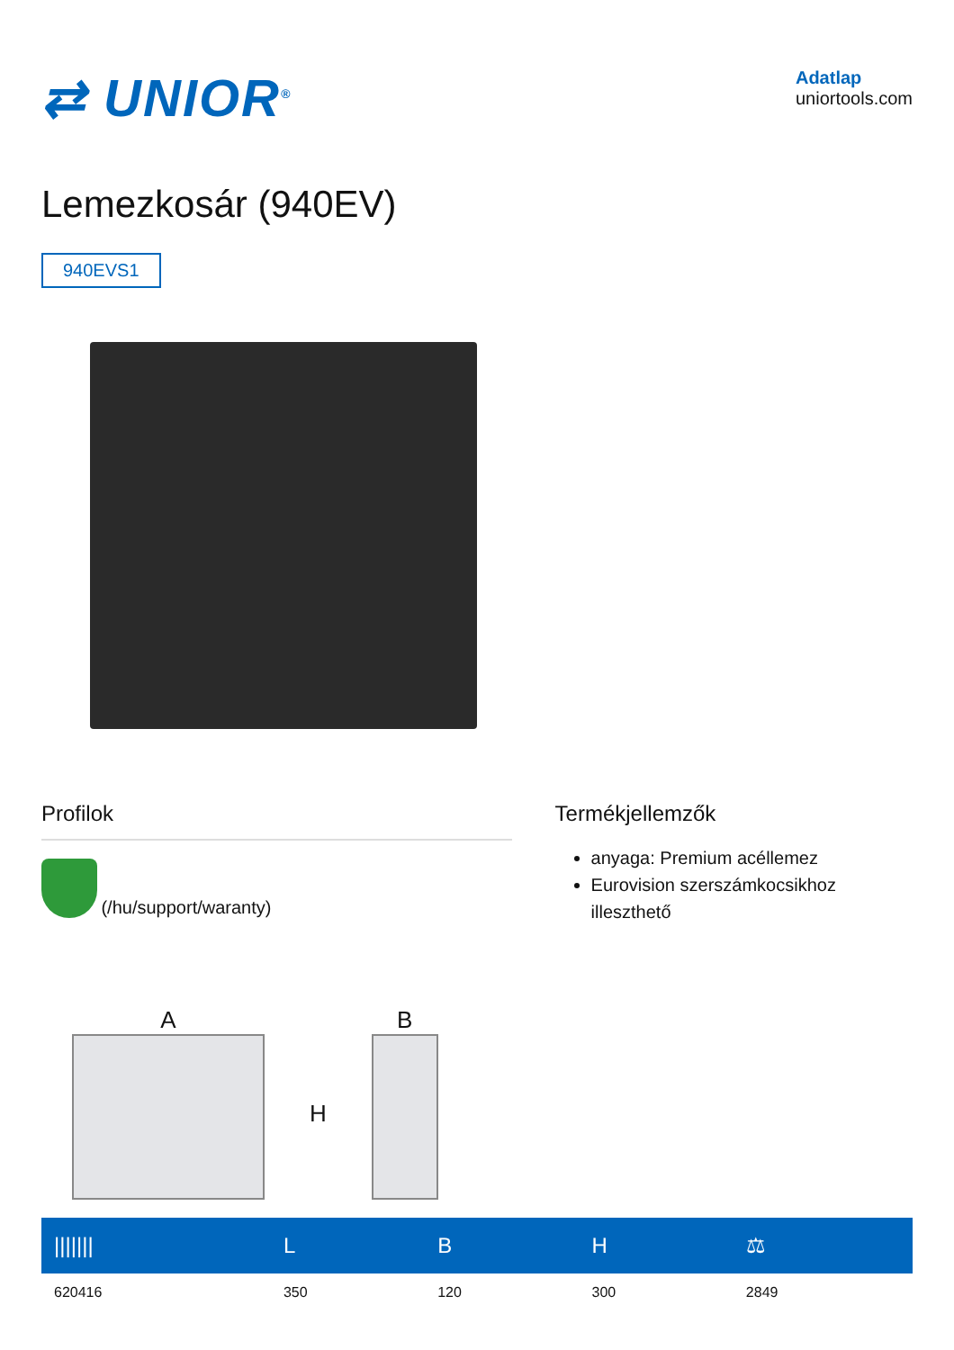⇄ UNIOR<sup>®</sup>
Adatlap
uniortools.com
Lemezkosár (940EV)
940EVS1
Profilok
(/hu/support/waranty)
Termékjellemzők
anyaga: Premium acéllemez
Eurovision szerszámkocsikhoz illeszthető
A
H
B
| /////// | L | B | H | ⚖ |
| --- | --- | --- | --- | --- |
| 620416 | 350 | 120 | 300 | 2849 |